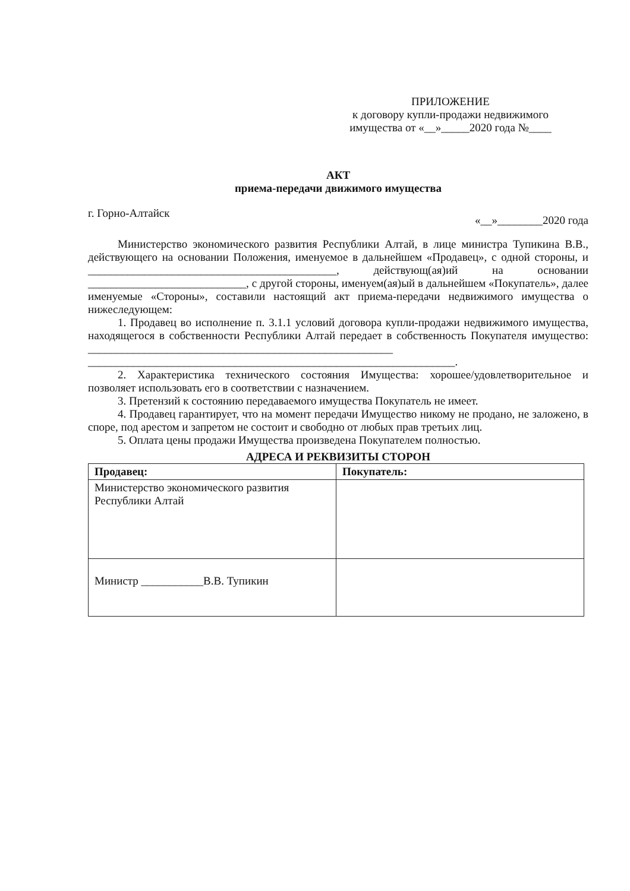ПРИЛОЖЕНИЕ
к договору купли-продажи недвижимого
имущества от «__»_____2020 года №____
АКТ
приема-передачи движимого имущества
г. Горно-Алтайск «__»________2020 года
Министерство экономического развития Республики Алтай, в лице министра Тупикина В.В., действующего на основании Положения, именуемое в дальнейшем «Продавец», с одной стороны, и ____________________________________________, действующ(ая)ий на основании ____________________________, с другой стороны, именуем(ая)ый в дальнейшем «Покупатель», далее именуемые «Стороны», составили настоящий акт приема-передачи недвижимого имущества о нижеследующем:
1. Продавец во исполнение п. 3.1.1 условий договора купли-продажи недвижимого имущества, находящегося в собственности Республики Алтай передает в собственность Покупателя имущество: ______________________________________________________ _________________________________________________________________.
2. Характеристика технического состояния Имущества: хорошее/удовлетворительное и позволяет использовать его в соответствии с назначением.
3. Претензий к состоянию передаваемого имущества Покупатель не имеет.
4. Продавец гарантирует, что на момент передачи Имущество никому не продано, не заложено, в споре, под арестом и запретом не состоит и свободно от любых прав третьих лиц.
5. Оплата цены продажи Имущества произведена Покупателем полностью.
АДРЕСА И РЕКВИЗИТЫ СТОРОН
| Продавец: | Покупатель: |
| --- | --- |
| Министерство экономического развития Республики Алтай | |
| Министр ___________В.В. Тупикин | |